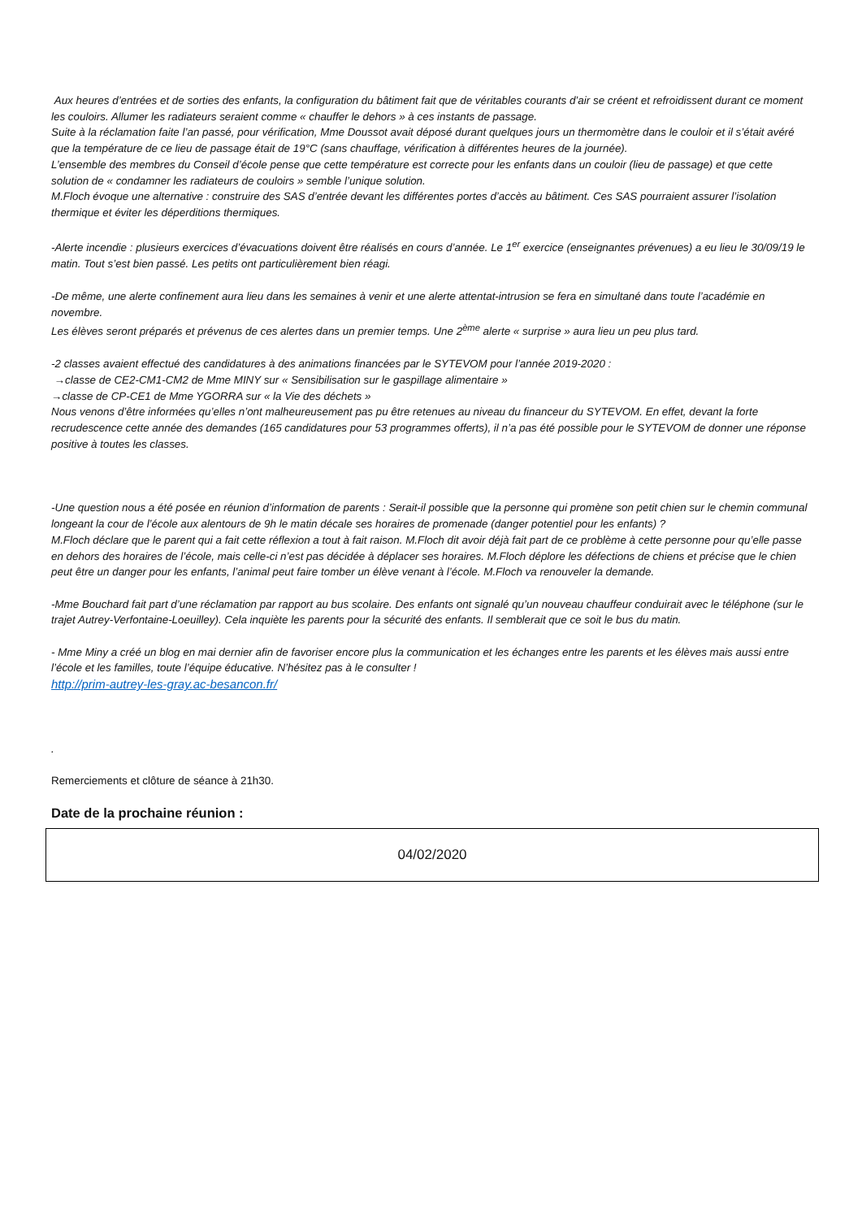Aux heures d’entrées et de sorties des enfants, la configuration du bâtiment fait que de véritables courants d’air se créent et refroidissent durant ce moment les couloirs. Allumer les radiateurs seraient comme « chauffer le dehors » à ces instants de passage.
Suite à la réclamation faite l’an passé, pour vérification, Mme Doussot avait déposé durant quelques jours un thermomètre dans le couloir et il s’était avéré que la température de ce lieu de passage était de 19°C (sans chauffage, vérification à différentes heures de la journée).
L’ensemble des membres du Conseil d’école pense que cette température est correcte pour les enfants dans un couloir (lieu de passage) et que cette solution de « condamner les radiateurs de couloirs » semble l’unique solution.
M.Floch évoque une alternative : construire des SAS d’entrée devant les différentes portes d’accès au bâtiment. Ces SAS pourraient assurer l’isolation thermique et éviter les déperditions thermiques.
-Alerte incendie : plusieurs exercices d’évacuations doivent être réalisés en cours d’année. Le 1<sup>er</sup> exercice (enseignantes prévenues) a eu lieu le 30/09/19 le matin. Tout s’est bien passé. Les petits ont particulièrement bien réagi.
-De même, une alerte confinement aura lieu dans les semaines à venir et une alerte attentat-intrusion se fera en simultané dans toute l’académie en novembre.
Les élèves seront préparés et prévenus de ces alertes dans un premier temps. Une 2<sup>ème</sup> alerte « surprise » aura lieu un peu plus tard.
-2 classes avaient effectué des candidatures à des animations financées par le SYTEVOM pour l’année 2019-2020 :
→classe de CE2-CM1-CM2 de Mme MINY sur « Sensibilisation sur le gaspillage alimentaire »
→classe de CP-CE1 de Mme YGORRA sur « la Vie des déchets »
Nous venons d’être informées qu’elles n’ont malheureusement pas pu être retenues au niveau du financeur du SYTEVOM. En effet, devant la forte recrudescence cette année des demandes (165 candidatures pour 53 programmes offerts), il n’a pas été possible pour le SYTEVOM de donner une réponse positive à toutes les classes.
-Une question nous a été posée en réunion d’information de parents : Serait-il possible que la personne qui promène son petit chien sur le chemin communal longeant la cour de l’école aux alentours de 9h le matin décale ses horaires de promenade (danger potentiel pour les enfants) ?
M.Floch déclare que le parent qui a fait cette réflexion a tout à fait raison. M.Floch dit avoir déjà fait part de ce problème à cette personne pour qu’elle passe en dehors des horaires de l’école, mais celle-ci n’est pas décidée à déplacer ses horaires. M.Floch déplore les défections de chiens et précise que le chien peut être un danger pour les enfants, l’animal peut faire tomber un élève venant à l’école. M.Floch va renouveler la demande.
-Mme Bouchard fait part d’une réclamation par rapport au bus scolaire. Des enfants ont signalé qu’un nouveau chauffeur conduirait avec le téléphone (sur le trajet Autrey-Verfontaine-Loeuilley). Cela inquiète les parents pour la sécurité des enfants. Il semblerait que ce soit le bus du matin.
- Mme Miny a créé un blog en mai dernier afin de favoriser encore plus la communication et les échanges entre les parents et les élèves mais aussi entre l’école et les familles, toute l’équipe éducative. N’hésitez pas à le consulter !
http://prim-autrey-les-gray.ac-besancon.fr/
.
Remerciements et clôture de séance à 21h30.
Date de la prochaine réunion :
04/02/2020